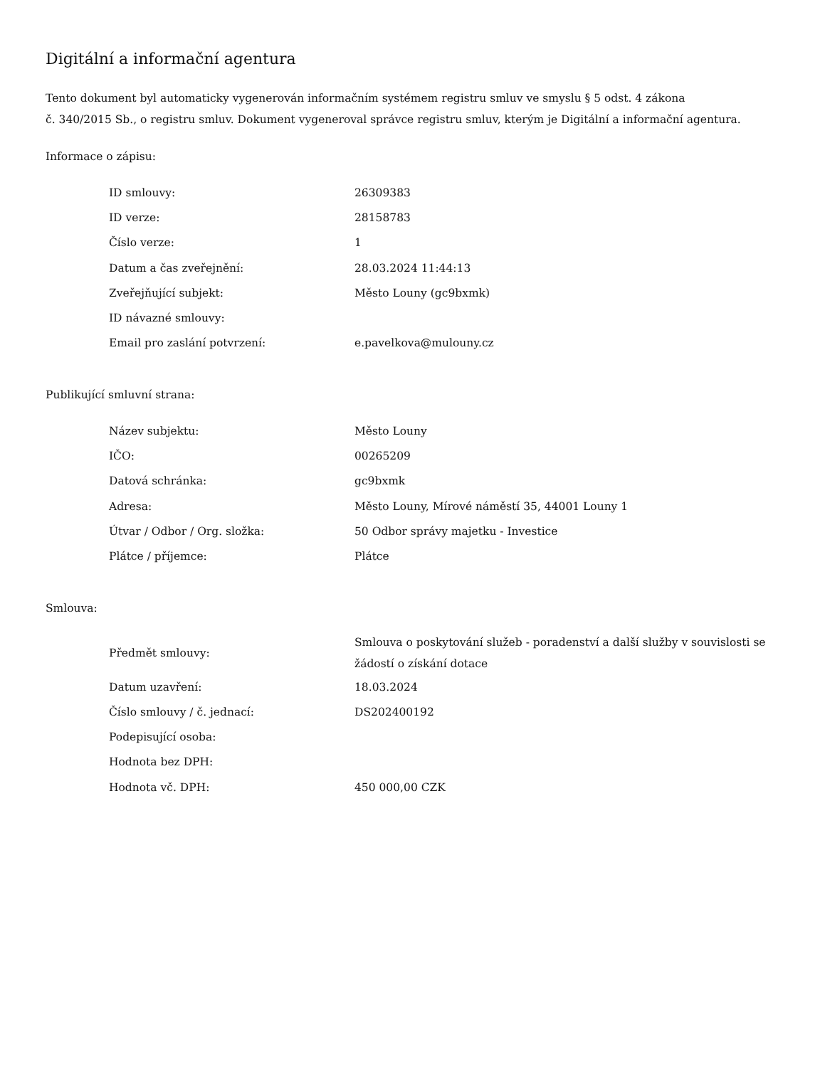Digitální a informační agentura
Tento dokument byl automaticky vygenerován informačním systémem registru smluv ve smyslu § 5 odst. 4 zákona
č. 340/2015 Sb., o registru smluv. Dokument vygeneroval správce registru smluv, kterým je Digitální a informační agentura.
Informace o zápisu:
| ID smlouvy: | 26309383 |
| ID verze: | 28158783 |
| Číslo verze: | 1 |
| Datum a čas zveřejnění: | 28.03.2024 11:44:13 |
| Zveřejňující subjekt: | Město Louny (gc9bxmk) |
| ID návazné smlouvy: | |
| Email pro zaslání potvrzení: | e.pavelkova@mulouny.cz |
Publikující smluvní strana:
| Název subjektu: | Město Louny |
| IČO: | 00265209 |
| Datová schránka: | gc9bxmk |
| Adresa: | Město Louny, Mírové náměstí 35, 44001 Louny 1 |
| Útvar / Odbor / Org. složka: | 50 Odbor správy majetku - Investice |
| Plátce / příjemce: | Plátce |
Smlouva:
| Předmět smlouvy: | Smlouva o poskytování služeb - poradenství a další služby v souvislosti se žádostí o získání dotace |
| Datum uzavření: | 18.03.2024 |
| Číslo smlouvy / č. jednací: | DS202400192 |
| Podepisující osoba: | |
| Hodnota bez DPH: | |
| Hodnota vč. DPH: | 450 000,00 CZK |